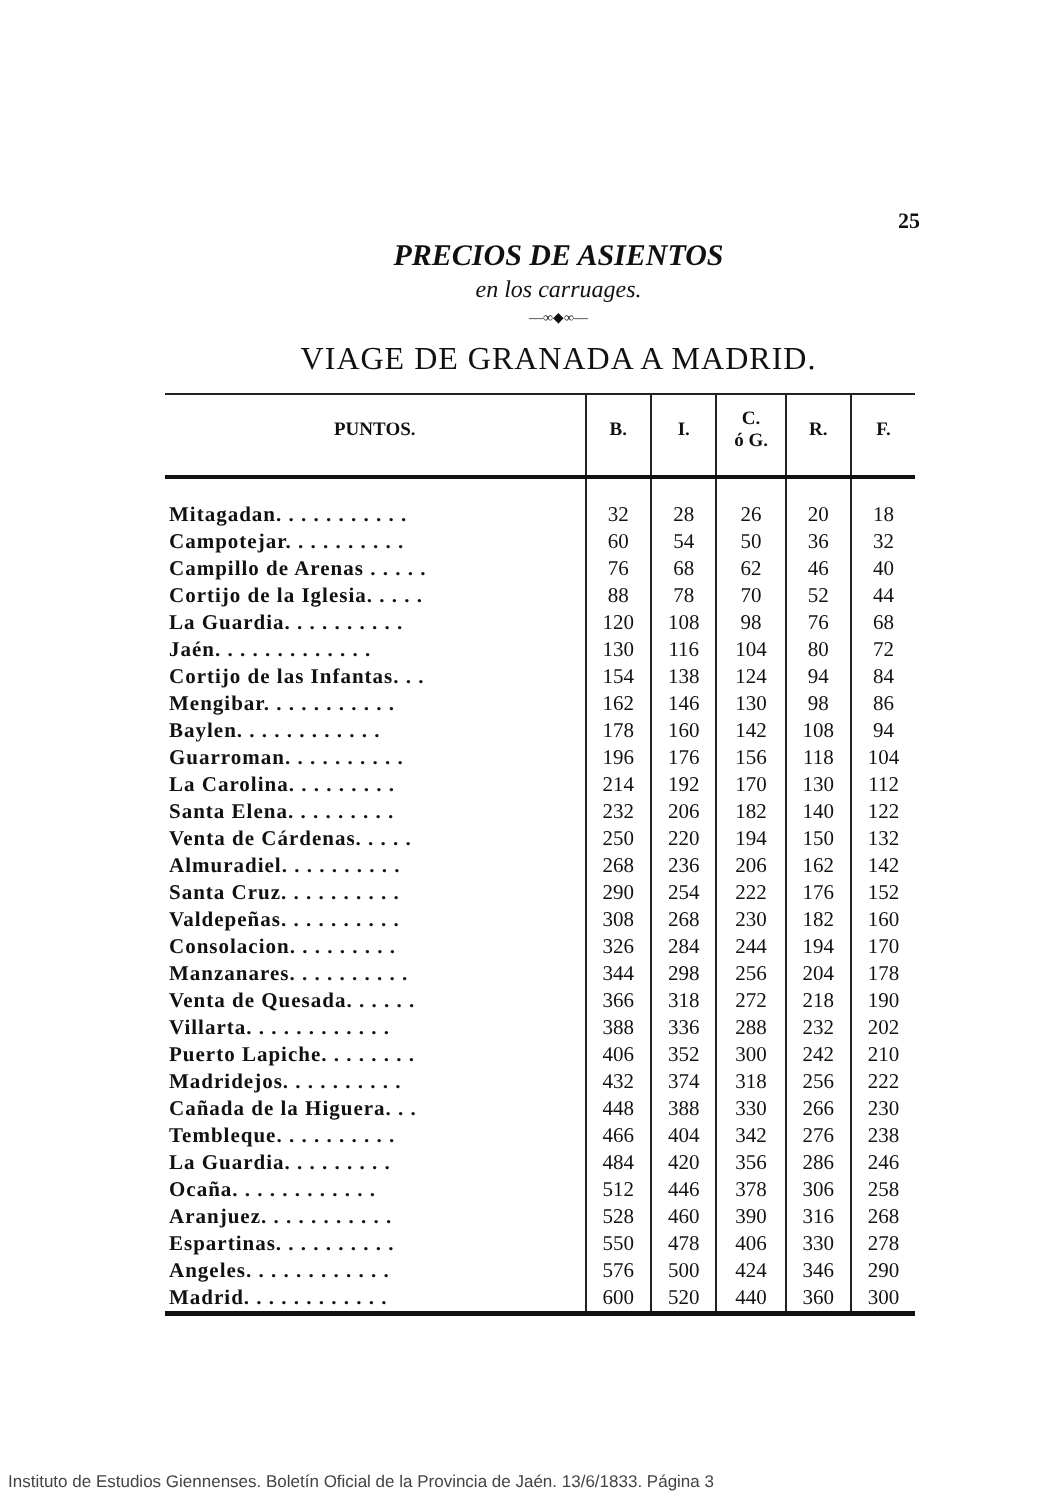25
PRECIOS DE ASIENTOS
en los carruages.
—∞◆∞—
VIAGE DE GRANADA A MADRID.
| PUNTOS. | B. | I. | C. ó G. | R. | F. |
| --- | --- | --- | --- | --- | --- |
| Mitagadan. . . . . . . . . . . | 32 | 28 | 26 | 20 | 18 |
| Campotejar. . . . . . . . . . | 60 | 54 | 50 | 36 | 32 |
| Campillo de Arenas . . . . . | 76 | 68 | 62 | 46 | 40 |
| Cortijo de la Iglesia. . . . . | 88 | 78 | 70 | 52 | 44 |
| La Guardia. . . . . . . . . . | 120 | 108 | 98 | 76 | 68 |
| Jaén. . . . . . . . . . . . . | 130 | 116 | 104 | 80 | 72 |
| Cortijo de las Infantas. . . | 154 | 138 | 124 | 94 | 84 |
| Mengibar. . . . . . . . . . . | 162 | 146 | 130 | 98 | 86 |
| Baylen. . . . . . . . . . . . | 178 | 160 | 142 | 108 | 94 |
| Guarroman. . . . . . . . . . | 196 | 176 | 156 | 118 | 104 |
| La Carolina. . . . . . . . . | 214 | 192 | 170 | 130 | 112 |
| Santa Elena. . . . . . . . . | 232 | 206 | 182 | 140 | 122 |
| Venta de Cárdenas. . . . . | 250 | 220 | 194 | 150 | 132 |
| Almuradiel. . . . . . . . . . | 268 | 236 | 206 | 162 | 142 |
| Santa Cruz. . . . . . . . . . | 290 | 254 | 222 | 176 | 152 |
| Valdepeñas. . . . . . . . . . | 308 | 268 | 230 | 182 | 160 |
| Consolacion. . . . . . . . . | 326 | 284 | 244 | 194 | 170 |
| Manzanares. . . . . . . . . . | 344 | 298 | 256 | 204 | 178 |
| Venta de Quesada. . . . . . | 366 | 318 | 272 | 218 | 190 |
| Villarta. . . . . . . . . . . . | 388 | 336 | 288 | 232 | 202 |
| Puerto Lapiche. . . . . . . . | 406 | 352 | 300 | 242 | 210 |
| Madridejos. . . . . . . . . . | 432 | 374 | 318 | 256 | 222 |
| Cañada de la Higuera. . . | 448 | 388 | 330 | 266 | 230 |
| Tembleque. . . . . . . . . . | 466 | 404 | 342 | 276 | 238 |
| La Guardia. . . . . . . . . | 484 | 420 | 356 | 286 | 246 |
| Ocaña. . . . . . . . . . . . | 512 | 446 | 378 | 306 | 258 |
| Aranjuez. . . . . . . . . . . | 528 | 460 | 390 | 316 | 268 |
| Espartinas. . . . . . . . . . | 550 | 478 | 406 | 330 | 278 |
| Angeles. . . . . . . . . . . . | 576 | 500 | 424 | 346 | 290 |
| Madrid. . . . . . . . . . . . | 600 | 520 | 440 | 360 | 300 |
Instituto de Estudios Giennenses. Boletín Oficial de la Provincia de Jaén. 13/6/1833. Página 3